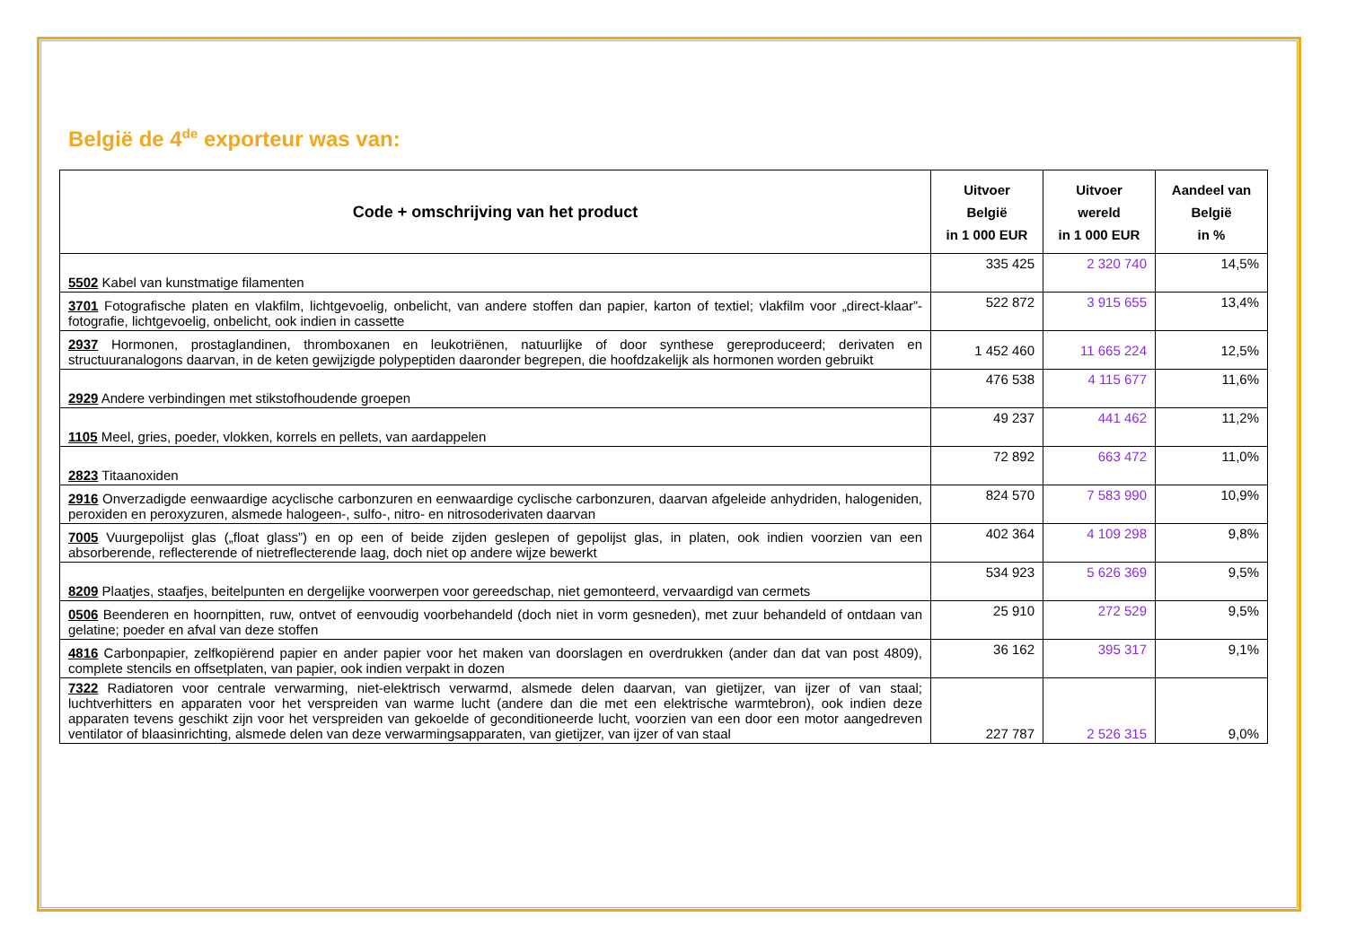België de 4<sup>de</sup> exporteur was van:
| Code + omschrijving van het product | Uitvoer België in 1 000 EUR | Uitvoer wereld in 1 000 EUR | Aandeel van België in % |
| --- | --- | --- | --- |
| 5502 Kabel van kunstmatige filamenten | 335 425 | 2 320 740 | 14,5% |
| 3701 Fotografische platen en vlakfilm, lichtgevoelig, onbelicht, van andere stoffen dan papier, karton of textiel; vlakfilm voor „direct-klaar”-fotografie, lichtgevoelig, onbelicht, ook indien in cassette | 522 872 | 3 915 655 | 13,4% |
| 2937 Hormonen, prostaglandinen, thromboxanen en leukotriënen, natuurlijke of door synthese gereproduceerd; derivaten en structuuranalogons daarvan, in de keten gewijzigde polypeptiden daaronder begrepen, die hoofdzakelijk als hormonen worden gebruikt | 1 452 460 | 11 665 224 | 12,5% |
| 2929 Andere verbindingen met stikstofhoudende groepen | 476 538 | 4 115 677 | 11,6% |
| 1105 Meel, gries, poeder, vlokken, korrels en pellets, van aardappelen | 49 237 | 441 462 | 11,2% |
| 2823 Titaanoxiden | 72 892 | 663 472 | 11,0% |
| 2916 Onverzadigde eenwaardige acyclische carbonzuren en eenwaardige cyclische carbonzuren, daarvan afgeleide anhydriden, halogeniden, peroxiden en peroxyzuren, alsmede halogeen-, sulfo-, nitro- en nitrosoderivaten daarvan | 824 570 | 7 583 990 | 10,9% |
| 7005 Vuurgepolijst glas („float glass”) en op een of beide zijden geslepen of gepolijst glas, in platen, ook indien voorzien van een absorberende, reflecterende of nietreflecterende laag, doch niet op andere wijze bewerkt | 402 364 | 4 109 298 | 9,8% |
| 8209 Plaatjes, staafjes, beitelpunten en dergelijke voorwerpen voor gereedschap, niet gemonteerd, vervaardigd van cermets | 534 923 | 5 626 369 | 9,5% |
| 0506 Beenderen en hoornpitten, ruw, ontvet of eenvoudig voorbehandeld (doch niet in vorm gesneden), met zuur behandeld of ontdaan van gelatine; poeder en afval van deze stoffen | 25 910 | 272 529 | 9,5% |
| 4816 Carbonpapier, zelfkopiërend papier en ander papier voor het maken van doorslagen en overdrukken (ander dan dat van post 4809), complete stencils en offsetplaten, van papier, ook indien verpakt in dozen | 36 162 | 395 317 | 9,1% |
| 7322 Radiatoren voor centrale verwarming, niet-elektrisch verwarmd, alsmede delen daarvan, van gietijzer, van ijzer of van staal; luchtverhitters en apparaten voor het verspreiden van warme lucht (andere dan die met een elektrische warmtebron), ook indien deze apparaten tevens geschikt zijn voor het verspreiden van gekoelde of geconditioneerde lucht, voorzien van een door een motor aangedreven ventilator of blaasinrichting, alsmede delen van deze verwarmingsapparaten, van gietijzer, van ijzer of van staal | 227 787 | 2 526 315 | 9,0% |